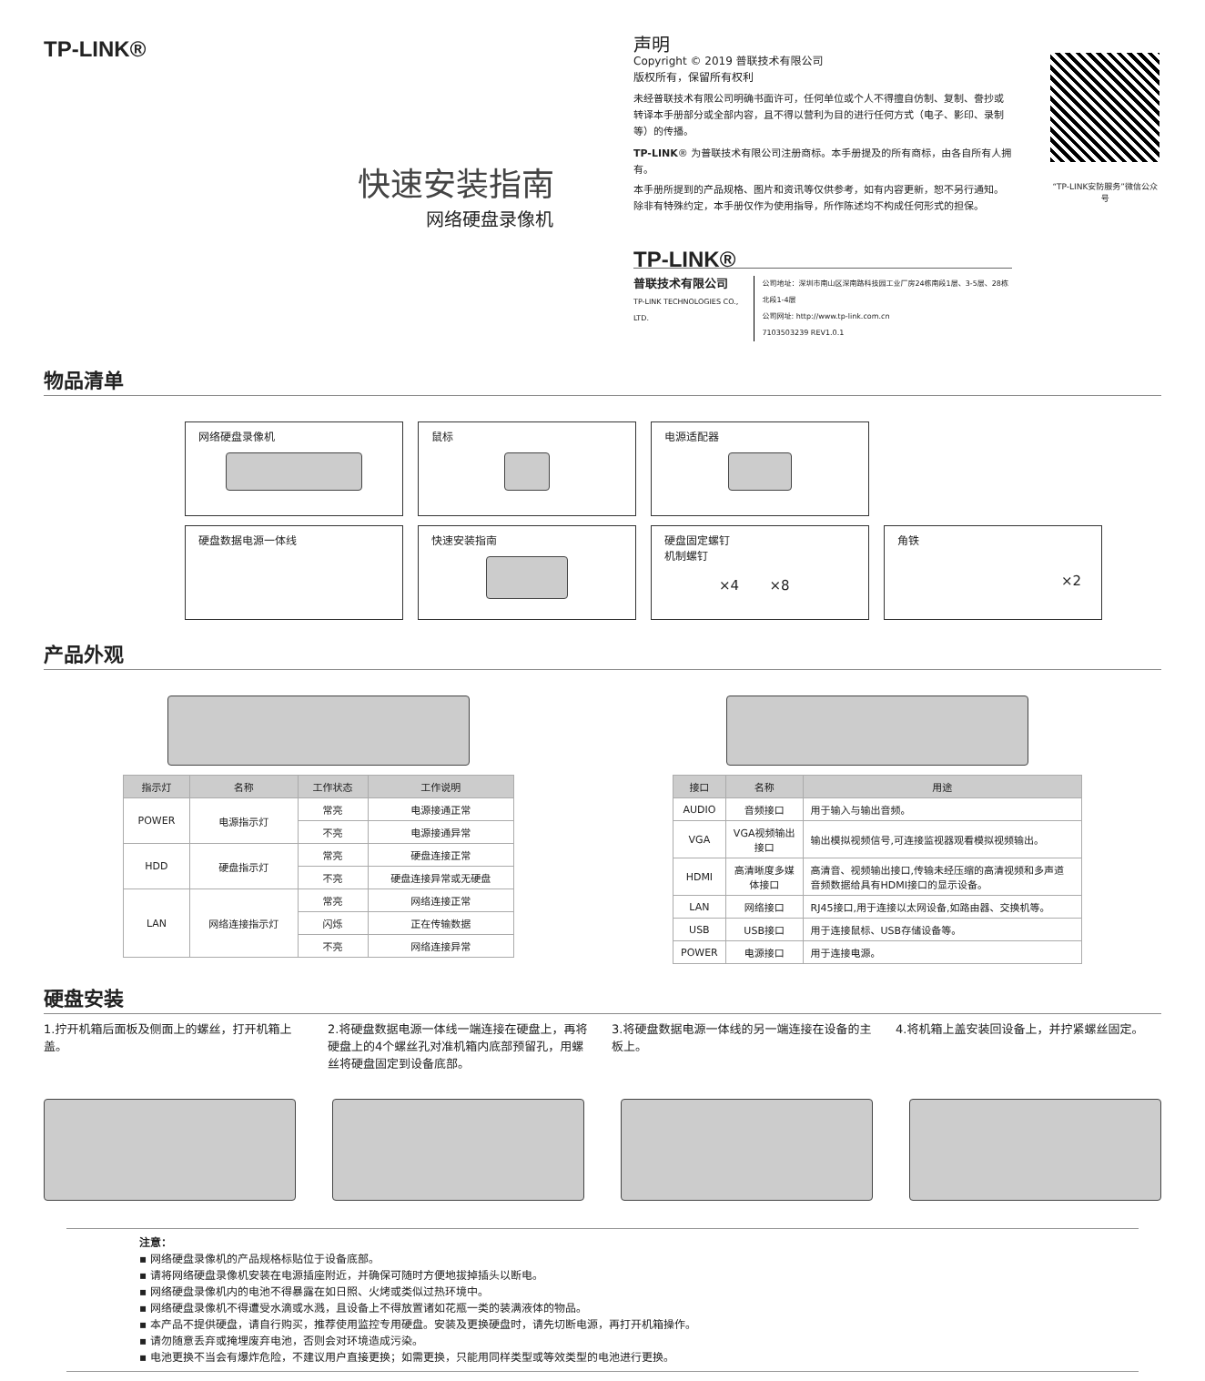TP-LINK®
快速安装指南
网络硬盘录像机
声明
Copyright © 2019 普联技术有限公司
版权所有，保留所有权利
未经普联技术有限公司明确书面许可，任何单位或个人不得擅自仿制、复制、誊抄或转译本手册部分或全部内容，且不得以营利为目的进行任何方式（电子、影印、录制等）的传播。
TP-LINK® 为普联技术有限公司注册商标。本手册提及的所有商标，由各自所有人拥有。
本手册所提到的产品规格、图片和资讯等仅供参考，如有内容更新，恕不另行通知。除非有特殊约定，本手册仅作为使用指导，所作陈述均不构成任何形式的担保。
TP-LINK®
普联技术有限公司
TP-LINK TECHNOLOGIES CO., LTD.
公司地址：深圳市南山区深南路科技园工业厂房24栋南段1层、3-5层、28栋北段1-4层
公司网址: http://www.tp-link.com.cn
7103503239 REV1.0.1
“TP-LINK安防服务”微信公众号
物品清单
网络硬盘录像机
鼠标
电源适配器
硬盘数据电源一体线
快速安装指南
硬盘固定螺钉
机制螺钉
×4 ×8
角铁
×2
产品外观
| 指示灯 | 名称 | 工作状态 | 工作说明 |
| --- | --- | --- | --- |
| POWER | 电源指示灯 | 常亮 | 电源接通正常 |
| | | 不亮 | 电源接通异常 |
| HDD | 硬盘指示灯 | 常亮 | 硬盘连接正常 |
| | | 不亮 | 硬盘连接异常或无硬盘 |
| LAN | 网络连接指示灯 | 常亮 | 网络连接正常 |
| | | 闪烁 | 正在传输数据 |
| | | 不亮 | 网络连接异常 |
| 接口 | 名称 | 用途 |
| --- | --- | --- |
| AUDIO | 音频接口 | 用于输入与输出音频。 |
| VGA | VGA视频输出接口 | 输出模拟视频信号,可连接监视器观看模拟视频输出。 |
| HDMI | 高清晰度多媒体接口 | 高清音、视频输出接口,传输未经压缩的高清视频和多声道音频数据给具有HDMI接口的显示设备。 |
| LAN | 网络接口 | RJ45接口,用于连接以太网设备,如路由器、交换机等。 |
| USB | USB接口 | 用于连接鼠标、USB存储设备等。 |
| POWER | 电源接口 | 用于连接电源。 |
硬盘安装
1.拧开机箱后面板及侧面上的螺丝，打开机箱上盖。
2.将硬盘数据电源一体线一端连接在硬盘上，再将硬盘上的4个螺丝孔对准机箱内底部预留孔，用螺丝将硬盘固定到设备底部。
3.将硬盘数据电源一体线的另一端连接在设备的主板上。
4.将机箱上盖安装回设备上，并拧紧螺丝固定。
注意：
▪ 网络硬盘录像机的产品规格标贴位于设备底部。
▪ 请将网络硬盘录像机安装在电源插座附近，并确保可随时方便地拔掉插头以断电。
▪ 网络硬盘录像机内的电池不得暴露在如日照、火烤或类似过热环境中。
▪ 网络硬盘录像机不得遭受水滴或水溅，且设备上不得放置诸如花瓶一类的装满液体的物品。
▪ 本产品不提供硬盘，请自行购买，推荐使用监控专用硬盘。安装及更换硬盘时，请先切断电源，再打开机箱操作。
▪ 请勿随意丢弃或掩埋废弃电池，否则会对环境造成污染。
▪ 电池更换不当会有爆炸危险，不建议用户直接更换；如需更换，只能用同样类型或等效类型的电池进行更换。